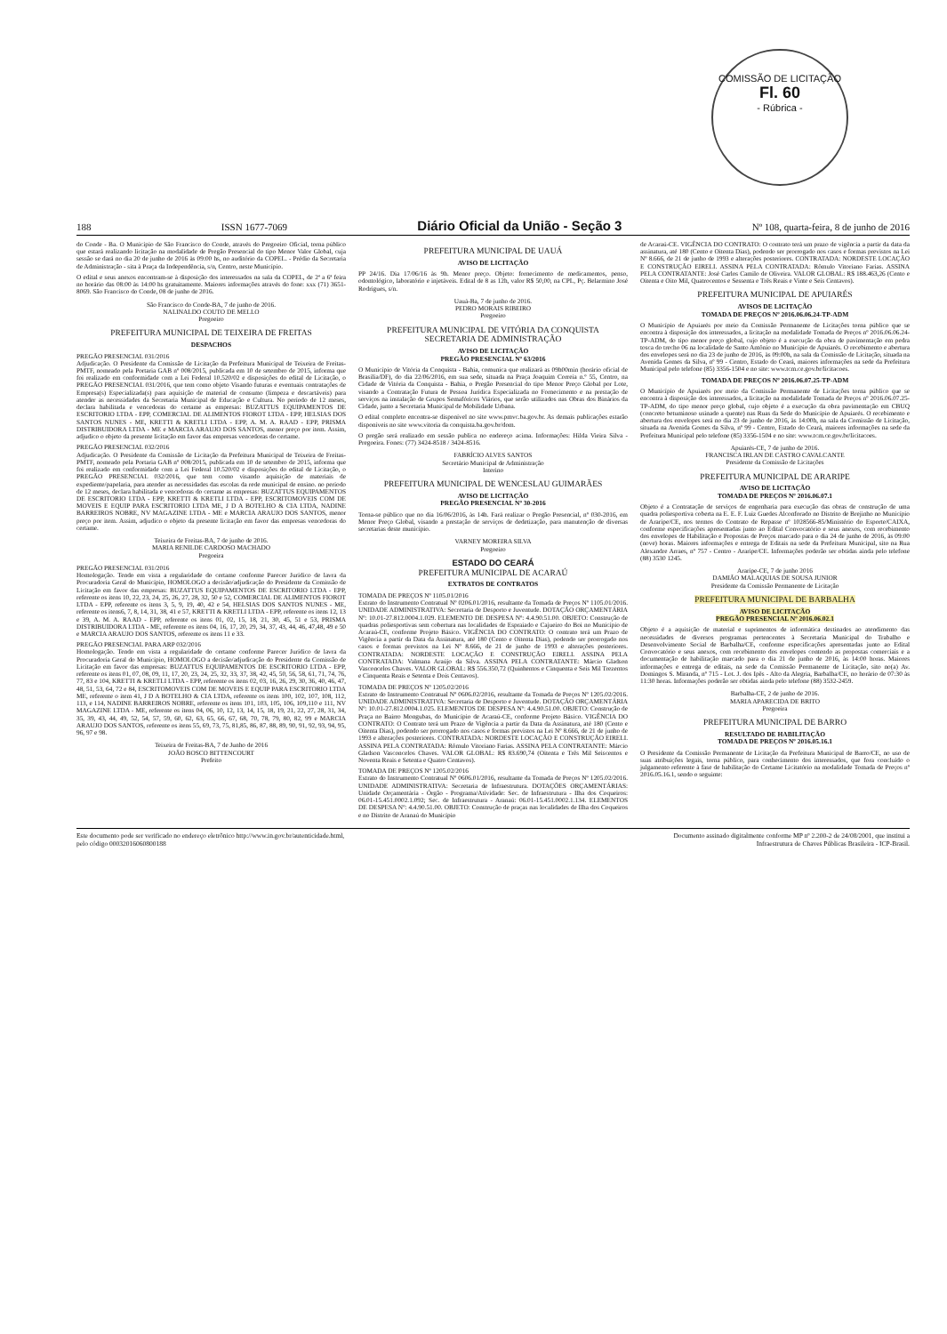COMISSÃO DE LICITAÇÃO
Fl. 60
- Rúbrica -
188 ISSN 1677-7069 Diário Oficial da União - Seção 3 Nº 108, quarta-feira, 8 de junho de 2016
do Conde - Ba. O Município de São Francisco do Conde, através do Pregoeiro Oficial, torna público que estará realizando licitação na modalidade de Pregão Presencial do tipo Menor Valor Global, cuja sessão se dará no dia 20 de junho de 2016 às 09:00 hs, no auditório da COPEL. - Prédio da Secretaria de Administração - sita à Praça da Independência, s/n, Centro, neste Município.
O edital e seus anexos encontram-se à disposição dos interessados na sala da COPEL, de 2ª a 6ª feira no horário das 08:00 às 14:00 hs gratuitamente. Maiores informações através do fone: xxx (71) 3651-8069. São Francisco do Conde, 08 de junho de 2016.
São Francisco do Conde-BA, 7 de junho de 2016.
NALINALDO COUTO DE MELLO
Pregoeiro
PREFEITURA MUNICIPAL DE TEIXEIRA DE FREITAS
DESPACHOS
PREGÃO PRESENCIAL 031/2016
Adjudicação. O Presidente da Comissão de Licitação da Prefeitura Municipal de Teixeira de Freitas-PMTF, nomeado pela Portaria GAB nº 008/2015, publicada em 10 de setembro de 2015, informa que foi realizado em conformidade com a Lei Federal 10.520/02 e disposições do edital de Licitação, o PREGÃO PRESENCIAL 031/2016, que tem como objeto Visando futuras e eventuais contratações de Empresa(s) Especializada(s) para aquisição de material de consumo (limpeza e descartáveis) para atender as necessidades da Secretaria Municipal de Educação e Cultura. No período de 12 meses, declara habilitada e vencedoras do certame as empresas: BUZATTUS EQUIPAMENTOS DE ESCRITORIO LTDA - EPP, COMERCIAL DE ALIMENTOS FIOROT LTDA - EPP, HELSIAS DOS SANTOS NUNES - ME, KRETTI & KRETLI LTDA - EPP, A. M. A. RAAD - EPP, PRISMA DISTRIBUIDORA LTDA - ME e MARCIA ARAUJO DOS SANTOS, menor preço por item. Assim, adjudico o objeto da presente licitação em favor das empresas vencedoras do certame.
PREGÃO PRESENCIAL 032/2016
Adjudicação. O Presidente da Comissão de Licitação da Prefeitura Municipal de Teixeira de Freitas-PMTF, nomeado pela Portaria GAB nº 008/2015, publicada em 10 de setembro de 2015, informa que foi realizado em conformidade com a Lei Federal 10.520/02 e disposições do edital de Licitação, o PREGÃO PRESENCIAL 032/2016, que tem como visando aquisição de materiais de expediente/papelaria, para atender as necessidades das escolas da rede municipal de ensino. no período de 12 meses, declara habilitada e vencedoras do certame as empresas: BUZATTUS EQUIPAMENTOS DE ESCRITORIO LTDA - EPP, KRETTI & KRETLI LTDA - EPP, ESCRITOMOVEIS COM DE MOVEIS E EQUIP PARA ESCRITORIO LTDA ME, J D A BOTELHO & CIA LTDA, NADINE BARREIROS NOBRE, NV MAGAZINE LTDA - ME e MARCIA ARAUJO DOS SANTOS, menor preço por item. Assim, adjudico o objeto da presente licitação em favor das empresas vencedoras do certame.
Teixeira de Freitas-BA, 7 de junho de 2016.
MARIA RENILDE CARDOSO MACHADO
Pregoeira
PREGÃO PRESENCIAL 031/2016
Homologação. Tendo em vista a regularidade do certame conforme Parecer Jurídico de lavra da Procuradoria Geral do Município, HOMOLOGO a decisão/adjudicação do Presidente da Comissão de Licitação em favor das empresas: BUZATTUS EQUIPAMENTOS DE ESCRITORIO LTDA - EPP, referente os itens 10, 22, 23, 24, 25, 26, 27, 28, 32, 50 e 52, COMERCIAL DE ALIMENTOS FIOROT LTDA - EPP, referente os itens 3, 5, 9, 19, 40, 42 e 54, HELSIAS DOS SANTOS NUNES - ME, referente os itens6, 7, 8, 14, 31, 38, 41 e 57, KRETTI & KRETLI LTDA - EPP, referente os itens 12, 13 e 39, A. M. A. RAAD - EPP, referente os itens 01, 02, 15, 18, 21, 30, 45, 51 e 53, PRISMA DISTRIBUIDORA LTDA - ME, referente os itens 04, 16, 17, 20, 29, 34, 37, 43, 44, 46, 47,48, 49 e 50 e MARCIA ARAUJO DOS SANTOS, referente os itens 11 e 33.
PREGÃO PRESENCIAL PARA ARP 032/2016
Homologação. Tendo em vista a regularidade do certame conforme Parecer Jurídico de lavra da Procuradoria Geral do Município, HOMOLOGO a decisão/adjudicação do Presidente da Comissão de Licitação em favor das empresas: BUZATTUS EQUIPAMENTOS DE ESCRITORIO LTDA - EPP, referente os itens 01, 07, 08, 09, 11, 17, 20, 23, 24, 25, 32, 33, 37, 38, 42, 45, 50, 56, 58, 61, 71, 74, 76, 77, 83 e 104, KRETTI & KRETLI LTDA - EPP, referente os itens 02, 03, 16, 26, 29, 30, 36, 40, 46, 47, 48, 51, 53, 64, 72 e 84, ESCRITOMOVEIS COM DE MOVEIS E EQUIP PARA ESCRITORIO LTDA ME, referente o item 41, J D A BOTELHO & CIA LTDA, referente os itens 100, 102, 107, 108, 112, 113, e 114, NADINE BARREIROS NOBRE, referente os itens 101, 103, 105, 106, 109,110 e 111, NV MAGAZINE LTDA - ME, referente os itens 04, 06, 10, 12, 13, 14, 15, 18, 19, 21, 22, 27, 28, 31, 34, 35, 39, 43, 44, 49, 52, 54, 57, 59, 60, 62, 63, 65, 66, 67, 68, 70, 78, 79, 80, 82, 99 e MARCIA ARAUJO DOS SANTOS, referente os itens 55, 69, 73, 75, 81,85, 86, 87, 88, 89, 90, 91, 92, 93, 94, 95, 96, 97 e 98.
Teixeira de Freitas-BA, 7 de Junho de 2016
JOÃO BOSCO BITTENCOURT
Prefeito
PREFEITURA MUNICIPAL DE UAUÁ
AVISO DE LICITAÇÃO
PP 24/16. Dia 17/06/16 às 9h. Menor preço. Objeto: fornecimento de medicamentos, penso, odontológico, laboratório e injetáveis. Edital de 8 as 12h, valor R$ 50,00, na CPL, Pç. Belarmino José Rodrigues, s/n.
Uauá-Ba, 7 de junho de 2016.
PEDRO MORAIS RIBEIRO
Pregoeiro
PREFEITURA MUNICIPAL DE VITÓRIA DA CONQUISTA
SECRETARIA DE ADMINISTRAÇÃO
AVISO DE LICITAÇÃO
PREGÃO PRESENCIAL Nº 63/2016
O Município de Vitória da Conquista - Bahia, comunica que realizará as 09h00min (horário oficial de Brasília/DF), do dia 22/06/2016, em sua sede, situada na Praça Joaquim Correia n.º 55, Centro, na Cidade de Vitória da Conquista - Bahia, o Pregão Presencial do tipo Menor Preço Global por Lote, visando a Contratação Futura de Pessoa Jurídica Especializada no Fornecimento e na prestação de serviços na instalação de Grupos Semafóricos Viários, que serão utilizados nas Obras dos Binários da Cidade, junto a Secretaria Municipal de Mobilidade Urbana.
O edital completo encontra-se disponível no site www.pmvc.ba.gov.br. As demais publicações estarão disponíveis no site www.vitoria da conquista.ba.gov.br/dom.
O pregão será realizado em sessão publica no endereço acima. Informações: Hilda Vieira Silva - Pregoeira. Fones: (77) 3424-8518 / 3424-8516.
FABRÍCIO ALVES SANTOS
Secretário Municipal de Administração
Interino
PREFEITURA MUNICIPAL DE WENCESLAU GUIMARÃES
AVISO DE LICITAÇÃO
PREGÃO PRESENCIAL Nº 30-2016
Torna-se público que no dia 16/06/2016, às 14h. Fará realizar o Pregão Presencial, nº 030-2016, em Menor Preço Global, visando a prestação de serviços de dedetização, para manutenção de diversas secretarias deste município.
VARNEY MOREIRA SILVA
Pregoeiro
ESTADO DO CEARÁ
PREFEITURA MUNICIPAL DE ACARAÚ
EXTRATOS DE CONTRATOS
TOMADA DE PREÇOS Nº 1105.01/2016
Extrato do Instrumento Contratual Nº 0206.01/2016, resultante da Tomada de Preços Nº 1105.01/2016. UNIDADE ADMINISTRATIVA: Secretaria de Desporto e Juventude. DOTAÇÃO ORÇAMENTÁRIA Nº: 10.01-27.812.0004.1.029. ELEMENTO DE DESPESA Nº: 4.4.90.51.00. OBJETO: Construção de quadras poliesportivas sem cobertura nas localidades de Espraiado e Cajueiro do Boi no Município de Acaraú-CE, conforme Projeto Básico. VIGÊNCIA DO CONTRATO: O contrato terá um Prazo de Vigência a partir da Data da Assinatura, até 180 (Cento e Oitenta Dias), podendo ser prorrogado nos casos e formas previstos na Lei Nº 8.666, de 21 de junho de 1993 e alterações posteriores. CONTRATADA: NORDESTE LOCAÇÃO E CONSTRUÇÃO EIRELI. ASSINA PELA CONTRATADA: Valmana Araújo da Silva. ASSINA PELA CONTRATANTE: Márcio Gladson Vasconcelos Chaves. VALOR GLOBAL: R$ 556.350,72 (Quinhentos e Cinquenta e Seis Mil Trezentos e Cinquenta Reais e Setenta e Dois Centavos).
TOMADA DE PREÇOS Nº 1205.02/2016
Extrato do Instrumento Contratual Nº 0606.02/2016, resultante da Tomada de Preços Nº 1205.02/2016. UNIDADE ADMINISTRATIVA: Secretaria de Desporto e Juventude. DOTAÇÃO ORÇAMENTÁRIA Nº: 10.01-27.812.0004.1.025. ELEMENTOS DE DESPESA Nº: 4.4.90.51.00. OBJETO: Construção de Praça no Bairro Mongubas, do Município de Acaraú-CE, conforme Projeto Básico. VIGÊNCIA DO CONTRATO: O Contrato terá um Prazo de Vigência a partir da Data da Assinatura, até 180 (Cento e Oitenta Dias), podendo ser prorrogado nos casos e formas previstos na Lei Nº 8.666, de 21 de junho de 1993 e alterações posteriores. CONTRATADA: NORDESTE LOCAÇÃO E CONSTRUÇÃO EIRELI. ASSINA PELA CONTRATADA: Rômulo Vitoriano Farias. ASSINA PELA CONTRATANTE: Márcio Gladson Vasconcelos Chaves. VALOR GLOBAL: R$ 83.690,74 (Oitenta e Três Mil Seiscentos e Noventa Reais e Setenta e Quatro Centavos).
TOMADA DE PREÇOS Nº 1205.02/2016
Extrato do Instrumento Contratual Nº 0606.01/2016, resultante da Tomada de Preços Nº 1205.02/2016. UNIDADE ADMINISTRATIVA: Secretaria de Infraestrutura. DOTAÇÕES ORÇAMENTÁRIAS: Unidade Orçamentária - Órgão - Programa/Atividade: Sec. de Infraestrutura - Ilha dos Coqueiros: 06.01-15.451.0002.1.092; Sec. de Infraestrutura - Aranaú: 06.01-15.451.0002.1.134. ELEMENTOS DE DESPESA Nº: 4.4.90.51.00. OBJETO: Construção de praças nas localidades de Ilha dos Coqueiros e no Distrito de Aranaú do Município
de Acaraú-CE. VIGÊNCIA DO CONTRATO: O contrato terá um prazo de vigência a partir da data da assinatura, até 180 (Cento e Oitenta Dias), podendo ser prorrogado nos casos e formas previstos na Lei Nº 8.666, de 21 de junho de 1993 e alterações posteriores. CONTRATADA: NORDESTE LOCAÇÃO E CONSTRUÇÃO EIRELI. ASSINA PELA CONTRATADA: Rômulo Vitoriano Farias. ASSINA PELA CONTRATANTE: José Carlos Camilo de Oliveira. VALOR GLOBAL: R$ 188.463,26 (Cento e Oitenta e Oito Mil, Quatrocentos e Sessenta e Três Reais e Vinte e Seis Centavos).
PREFEITURA MUNICIPAL DE APUIARÉS
AVISOS DE LICITAÇÃO
TOMADA DE PREÇOS Nº 2016.06.06.24-TP-ADM
O Município de Apuiarés por meio da Comissão Permanente de Licitações torna público que se encontra à disposição dos interessados, a licitação na modalidade Tomada de Preços nº 2016.06.06.24-TP-ADM, do tipo menor preço global, cujo objeto é a execução da obra de pavimentação em pedra tosca do trecho 06 na localidade de Santo Antônio no Município de Apuiarés. O recebimento e abertura dos envelopes será no dia 23 de junho de 2016, às 09:00h, na sala da Comissão de Licitação, situada na Avenida Gomes da Silva, nº 99 - Centro, Estado do Ceará, maiores informações na sede da Prefeitura Municipal pelo telefone (85) 3356-1504 e no site: www.tcm.ce.gov.br/licitacoes.
TOMADA DE PREÇOS Nº 2016.06.07.25-TP-ADM
O Município de Apuiarés por meio da Comissão Permanente de Licitações torna público que se encontra à disposição dos interessados, a licitação na modalidade Tomada de Preços nº 2016.06.07.25-TP-ADM, do tipo menor preço global, cujo objeto é a execução da obra pavimentação em CBUQ (concreto betuminoso usinado a quente) nas Ruas da Sede do Município de Apuiarés. O recebimento e abertura dos envelopes será no dia 23 de junho de 2016, às 14:00h, na sala da Comissão de Licitação, situada na Avenida Gomes da Silva, nº 99 - Centro, Estado do Ceará, maiores informações na sede da Prefeitura Municipal pelo telefone (85) 3356-1504 e no site: www.tcm.ce.gov.br/licitacoes.
Apuiarés-CE, 7 de junho de 2016.
FRANCISCA IRLAN DE CASTRO CAVALCANTE
Presidente da Comissão de Licitações
PREFEITURA MUNICIPAL DE ARARIPE
AVISO DE LICITAÇÃO
TOMADA DE PREÇOS Nº 2016.06.07.1
Objeto é a Contratação de serviços de engenharia para execução das obras de construção de uma quadra poliesportiva coberta na E. E. F. Luiz Guedes Alconforado no Distrito de Brejinho no Município de Araripe/CE, nos termos do Contrato de Repasse nº 1028566-85/Ministério do Esporte/CAIXA, conforme especificações apresentadas junto ao Edital Convocatório e seus anexos, com recebimento dos envelopes de Habilitação e Propostas de Preços marcado para o dia 24 de junho de 2016, às 09:00 (nove) horas. Maiores informações e entrega de Editais na sede da Prefeitura Municipal, sito na Rua Alexandre Arraes, nº 757 - Centro - Araripe/CE. Informações poderão ser obtidas ainda pelo telefone (88) 3530 1245.
Araripe-CE, 7 de junho 2016
DAMIÃO MALAQUIAS DE SOUSA JUNIOR
Presidente da Comissão Permanente de Licitação
PREFEITURA MUNICIPAL DE BARBALHA
AVISO DE LICITAÇÃO
PREGÃO PRESENCIAL Nº 2016.06.02.1
Objeto é a aquisição de material e suprimentos de informática destinados ao atendimento das necessidades de diversos programas pertencentes à Secretaria Municipal do Trabalho e Desenvolvimento Social de Barbalha/CE, conforme especificações apresentadas junto ao Edital Convocatório e seus anexos, com recebimento dos envelopes contendo as propostas comerciais e a documentação de habilitação marcado para o dia 21 de junho de 2016, às 14:00 horas. Maiores informações e entrega de editais, na sede da Comissão Permanente de Licitação, sito no(a) Av. Domingos S. Miranda, nº 715 - Lot. J. dos Ipês - Alto da Alegria, Barbalha/CE, no horário de 07:30 às 11:30 horas. Informações poderão ser obtidas ainda pelo telefone (88) 3532-2459.
Barbalha-CE, 2 de junho de 2016.
MARIA APARECIDA DE BRITO
Pregoeira
PREFEITURA MUNICIPAL DE BARRO
RESULTADO DE HABILITAÇÃO
TOMADA DE PREÇOS Nº 2016.05.16.1
O Presidente da Comissão Permanente de Licitação da Prefeitura Municipal de Barro/CE, no uso de suas atribuições legais, torna público, para conhecimento dos interessados, que fora concluído o julgamento referente à fase de habilitação do Certame Licitatório na modalidade Tomada de Preços nº 2016.05.16.1, sendo o seguinte:
Este documento pode ser verificado no endereço eletrônico http://www.in.gov.br/autenticidade.html,
pelo código 00032016060800188 Documento assinado digitalmente conforme MP nº 2.200-2 de 24/08/2001, que institui a
Infraestrutura de Chaves Públicas Brasileira - ICP-Brasil.